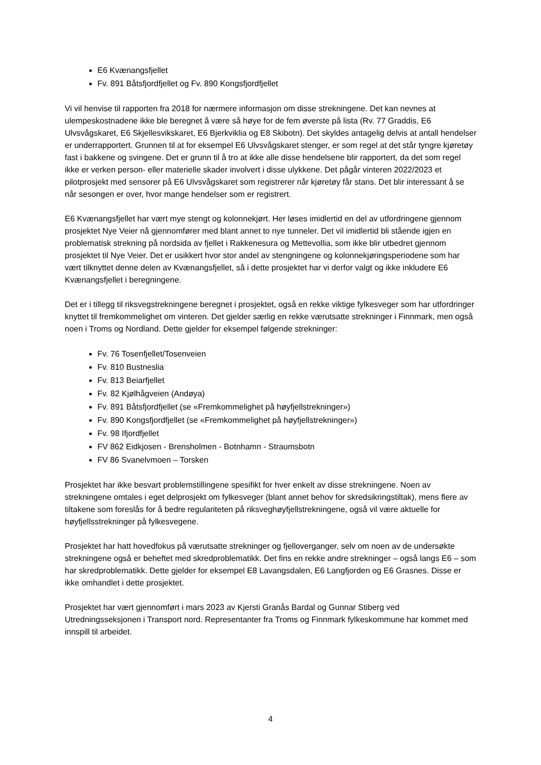E6 Kvænangsfjellet
Fv. 891 Båtsfjordfjellet og Fv. 890 Kongsfjordfjellet
Vi vil henvise til rapporten fra 2018 for nærmere informasjon om disse strekningene. Det kan nevnes at ulempeskostnadene ikke ble beregnet å være så høye for de fem øverste på lista (Rv. 77 Graddis, E6 Ulvsvågskaret, E6 Skjellesvikskaret, E6 Bjerkviklia og E8 Skibotn). Det skyldes antagelig delvis at antall hendelser er underrapportert. Grunnen til at for eksempel E6 Ulvsvågskaret stenger, er som regel at det står tyngre kjøretøy fast i bakkene og svingene. Det er grunn til å tro at ikke alle disse hendelsene blir rapportert, da det som regel ikke er verken person- eller materielle skader involvert i disse ulykkene. Det pågår vinteren 2022/2023 et pilotprosjekt med sensorer på E6 Ulvsvågskaret som registrerer når kjøretøy får stans. Det blir interessant å se når sesongen er over, hvor mange hendelser som er registrert.
E6 Kvænangsfjellet har vært mye stengt og kolonnekjørt. Her løses imidlertid en del av utfordringene gjennom prosjektet Nye Veier nå gjennomfører med blant annet to nye tunneler. Det vil imidlertid bli stående igjen en problematisk strekning på nordsida av fjellet i Rakkenesura og Mettevollia, som ikke blir utbedret gjennom prosjektet til Nye Veier. Det er usikkert hvor stor andel av stengningene og kolonnekjøringsperiodene som har vært tilknyttet denne delen av Kvænangsfjellet, så i dette prosjektet har vi derfor valgt og ikke inkludere E6 Kvænangsfjellet i beregningene.
Det er i tillegg til riksvegstrekningene beregnet i prosjektet, også en rekke viktige fylkesveger som har utfordringer knyttet til fremkommelighet om vinteren. Det gjelder særlig en rekke værutsatte strekninger i Finnmark, men også noen i Troms og Nordland. Dette gjelder for eksempel følgende strekninger:
Fv. 76 Tosenfjellet/Tosenveien
Fv. 810 Bustneslia
Fv. 813 Beiarfjellet
Fv. 82 Kjølhågveien (Andøya)
Fv. 891 Båtsfjordfjellet (se «Fremkommelighet på høyfjellstrekninger»)
Fv. 890 Kongsfjordfjellet (se «Fremkommelighet på høyfjellstrekninger»)
Fv. 98 Ifjordfjellet
FV 862 Eidkjosen - Brensholmen - Botnhamn - Straumsbotn
FV 86 Svanelvmoen – Torsken
Prosjektet har ikke besvart problemstillingene spesifikt for hver enkelt av disse strekningene. Noen av strekningene omtales i eget delprosjekt om fylkesveger (blant annet behov for skredsikringstiltak), mens flere av tiltakene som foreslås for å bedre regulariteten på riksveghøyfjellstrekningene, også vil være aktuelle for høyfjellsstrekninger på fylkesvegene.
Prosjektet har hatt hovedfokus på værutsatte strekninger og fjelloverganger, selv om noen av de undersøkte strekningene også er beheftet med skredproblematikk. Det fins en rekke andre strekninger – også langs E6 – som har skredproblematikk. Dette gjelder for eksempel E8 Lavangsdalen, E6 Langfjorden og E6 Grasnes. Disse er ikke omhandlet i dette prosjektet.
Prosjektet har vært gjennomført i mars 2023 av Kjersti Granås Bardal og Gunnar Stiberg ved Utredningsseksjonen i Transport nord. Representanter fra Troms og Finnmark fylkeskommune har kommet med innspill til arbeidet.
4